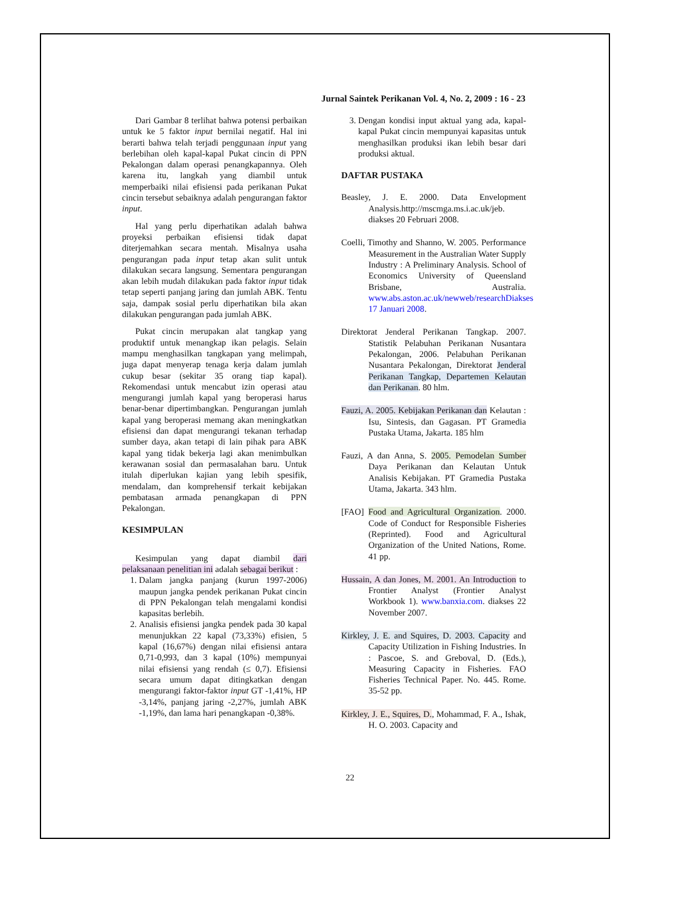Jurnal Saintek Perikanan Vol. 4, No. 2, 2009 : 16 - 23
Dari Gambar 8 terlihat bahwa potensi perbaikan untuk ke 5 faktor input bernilai negatif. Hal ini berarti bahwa telah terjadi penggunaan input yang berlebihan oleh kapal-kapal Pukat cincin di PPN Pekalongan dalam operasi penangkapannya. Oleh karena itu, langkah yang diambil untuk memperbaiki nilai efisiensi pada perikanan Pukat cincin tersebut sebaiknya adalah pengurangan faktor input.
Hal yang perlu diperhatikan adalah bahwa proyeksi perbaikan efisiensi tidak dapat diterjemahkan secara mentah. Misalnya usaha pengurangan pada input tetap akan sulit untuk dilakukan secara langsung. Sementara pengurangan akan lebih mudah dilakukan pada faktor input tidak tetap seperti panjang jaring dan jumlah ABK. Tentu saja, dampak sosial perlu diperhatikan bila akan dilakukan pengurangan pada jumlah ABK.
Pukat cincin merupakan alat tangkap yang produktif untuk menangkap ikan pelagis. Selain mampu menghasilkan tangkapan yang melimpah, juga dapat menyerap tenaga kerja dalam jumlah cukup besar (sekitar 35 orang tiap kapal). Rekomendasi untuk mencabut izin operasi atau mengurangi jumlah kapal yang beroperasi harus benar-benar dipertimbangkan. Pengurangan jumlah kapal yang beroperasi memang akan meningkatkan efisiensi dan dapat mengurangi tekanan terhadap sumber daya, akan tetapi di lain pihak para ABK kapal yang tidak bekerja lagi akan menimbulkan kerawanan sosial dan permasalahan baru. Untuk itulah diperlukan kajian yang lebih spesifik, mendalam, dan komprehensif terkait kebijakan pembatasan armada penangkapan di PPN Pekalongan.
KESIMPULAN
Kesimpulan yang dapat diambil dari pelaksanaan penelitian ini adalah sebagai berikut :
1. Dalam jangka panjang (kurun 1997-2006) maupun jangka pendek perikanan Pukat cincin di PPN Pekalongan telah mengalami kondisi kapasitas berlebih.
2. Analisis efisiensi jangka pendek pada 30 kapal menunjukkan 22 kapal (73,33%) efisien, 5 kapal (16,67%) dengan nilai efisiensi antara 0,71-0,993, dan 3 kapal (10%) mempunyai nilai efisiensi yang rendah (≤ 0,7). Efisiensi secara umum dapat ditingkatkan dengan mengurangi faktor-faktor input GT -1,41%, HP -3,14%, panjang jaring -2,27%, jumlah ABK -1,19%, dan lama hari penangkapan -0,38%.
3. Dengan kondisi input aktual yang ada, kapal-kapal Pukat cincin mempunyai kapasitas untuk menghasilkan produksi ikan lebih besar dari produksi aktual.
DAFTAR PUSTAKA
Beasley, J. E. 2000. Data Envelopment Analysis.http://mscmga.ms.i.ac.uk/jeb. diakses 20 Februari 2008.
Coelli, Timothy and Shanno, W. 2005. Performance Measurement in the Australian Water Supply Industry : A Preliminary Analysis. School of Economics University of Queensland Brisbane, Australia. www.abs.aston.ac.uk/newweb/researchDiakses 17 Januari 2008.
Direktorat Jenderal Perikanan Tangkap. 2007. Statistik Pelabuhan Perikanan Nusantara Pekalongan, 2006. Pelabuhan Perikanan Nusantara Pekalongan, Direktorat Jenderal Perikanan Tangkap, Departemen Kelautan dan Perikanan. 80 hlm.
Fauzi, A. 2005. Kebijakan Perikanan dan Kelautan : Isu, Sintesis, dan Gagasan. PT Gramedia Pustaka Utama, Jakarta. 185 hlm
Fauzi, A dan Anna, S. 2005. Pemodelan Sumber Daya Perikanan dan Kelautan Untuk Analisis Kebijakan. PT Gramedia Pustaka Utama, Jakarta. 343 hlm.
[FAO] Food and Agricultural Organization. 2000. Code of Conduct for Responsible Fisheries (Reprinted). Food and Agricultural Organization of the United Nations, Rome. 41 pp.
Hussain, A dan Jones, M. 2001. An Introduction to Frontier Analyst (Frontier Analyst Workbook 1). www.banxia.com. diakses 22 November 2007.
Kirkley, J. E. and Squires, D. 2003. Capacity and Capacity Utilization in Fishing Industries. In : Pascoe, S. and Greboval, D. (Eds.), Measuring Capacity in Fisheries. FAO Fisheries Technical Paper. No. 445. Rome. 35-52 pp.
Kirkley, J. E., Squires, D., Mohammad, F. A., Ishak, H. O. 2003. Capacity and
22